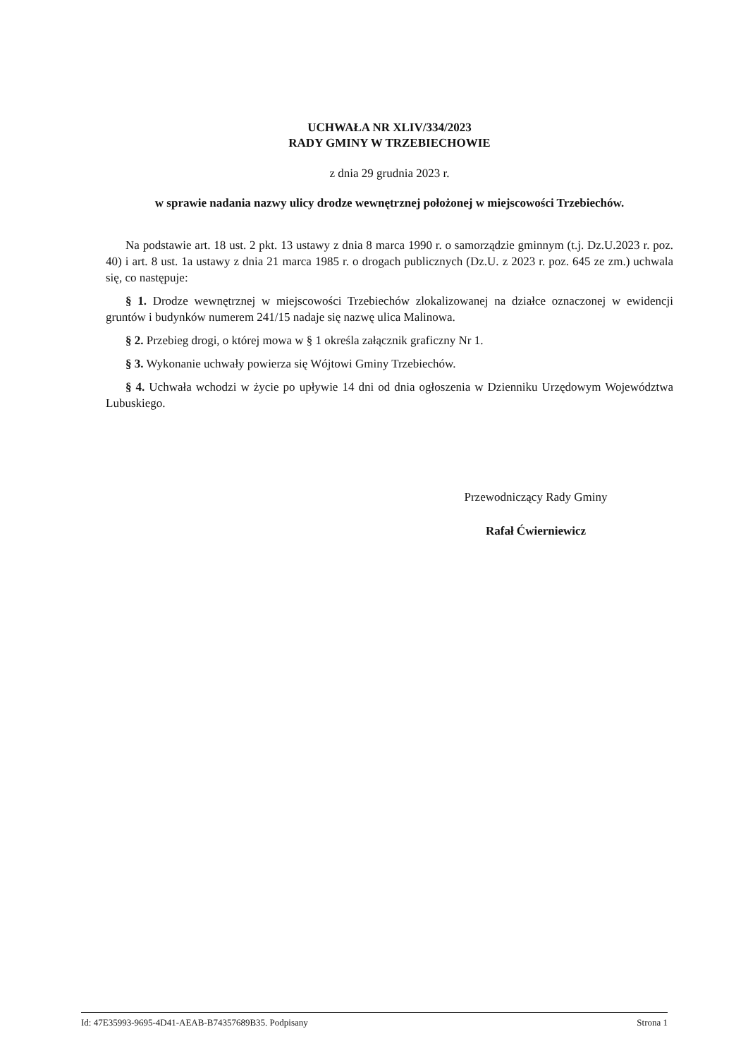UCHWAŁA NR XLIV/334/2023
RADY GMINY W TRZEBIECHOWIE
z dnia 29 grudnia 2023 r.
w sprawie nadania nazwy ulicy drodze wewnętrznej położonej w miejscowości Trzebiechów.
Na podstawie art. 18 ust. 2 pkt. 13 ustawy z dnia 8 marca 1990 r. o samorządzie gminnym (t.j. Dz.U.2023 r. poz. 40) i art. 8 ust. 1a ustawy z dnia 21 marca 1985 r. o drogach publicznych (Dz.U. z 2023 r. poz. 645 ze zm.) uchwala się, co następuje:
§ 1. Drodze wewnętrznej w miejscowości Trzebiechów zlokalizowanej na działce oznaczonej w ewidencji gruntów i budynków numerem 241/15 nadaje się nazwę ulica Malinowa.
§ 2. Przebieg drogi, o której mowa w § 1 określa załącznik graficzny Nr 1.
§ 3. Wykonanie uchwały powierza się Wójtowi Gminy Trzebiechów.
§ 4. Uchwała wchodzi w życie po upływie 14 dni od dnia ogłoszenia w Dzienniku Urzędowym Województwa Lubuskiego.
Przewodniczący Rady Gminy
Rafał Ćwierniewicz
Id: 47E35993-9695-4D41-AEAB-B74357689B35. Podpisany Strona 1